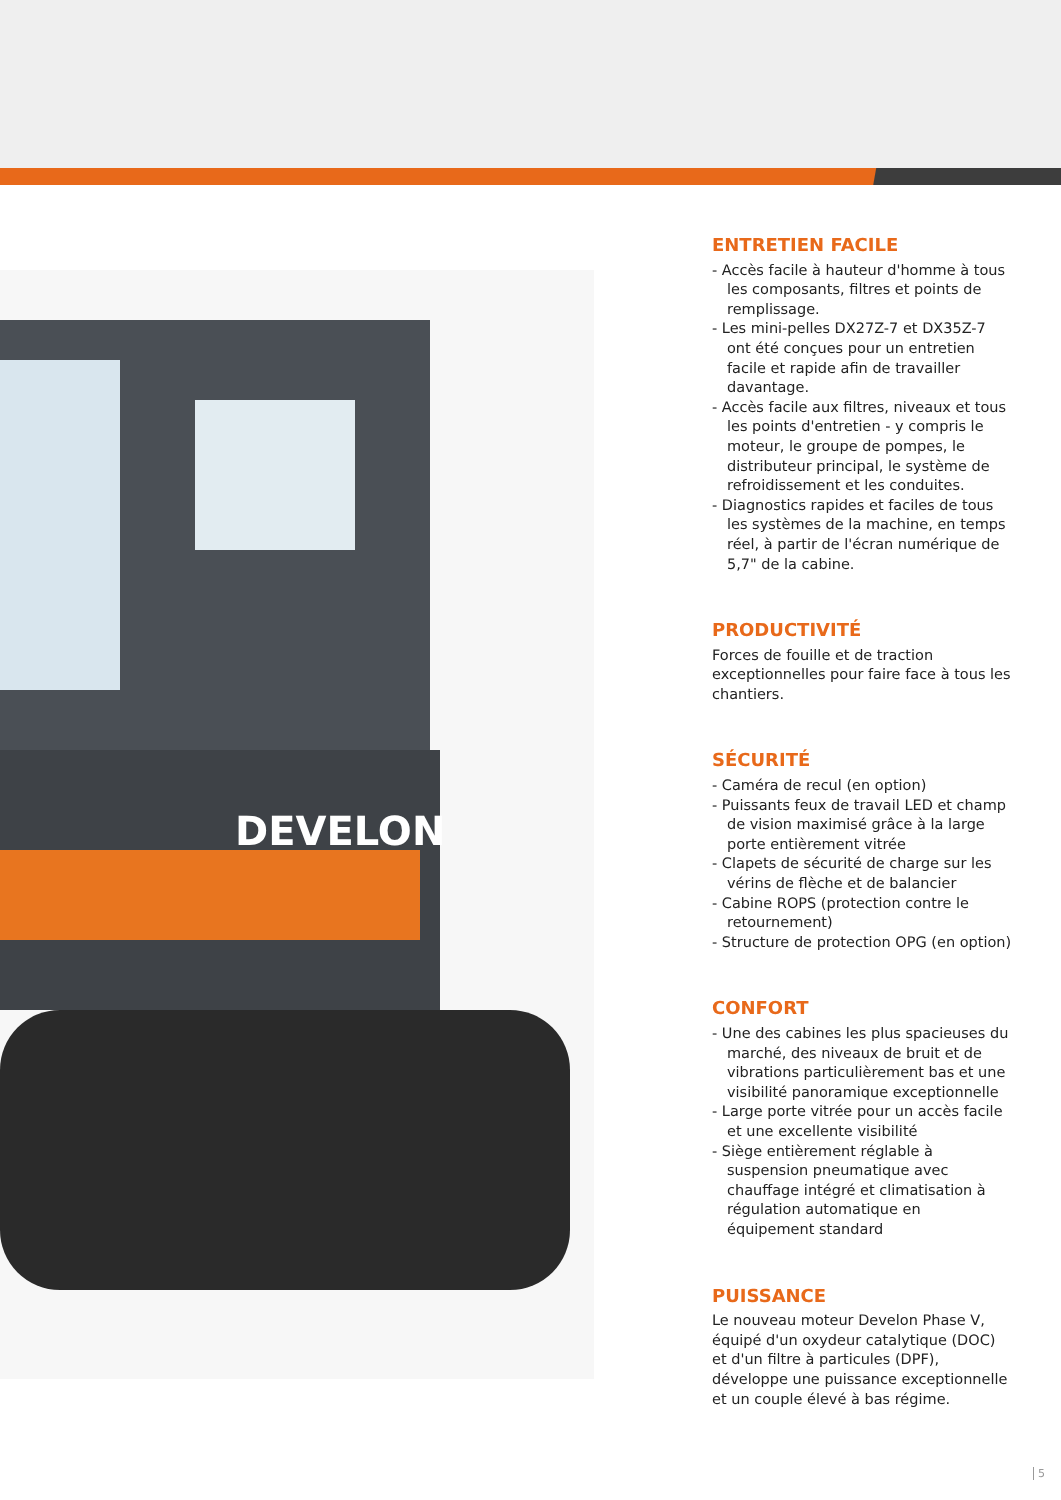DEVELON
ENTRETIEN FACILE
- Accès facile à hauteur d'homme à tous les composants, filtres et points de remplissage.
- Les mini-pelles DX27Z-7 et DX35Z-7 ont été conçues pour un entretien facile et rapide afin de travailler davantage.
- Accès facile aux filtres, niveaux et tous les points d'entretien - y compris le moteur, le groupe de pompes, le distributeur principal, le système de refroidissement et les conduites.
- Diagnostics rapides et faciles de tous les systèmes de la machine, en temps réel, à partir de l'écran numérique de 5,7" de la cabine.
PRODUCTIVITÉ
Forces de fouille et de traction exceptionnelles pour faire face à tous les chantiers.
SÉCURITÉ
- Caméra de recul (en option)
- Puissants feux de travail LED et champ de vision maximisé grâce à la large porte entièrement vitrée
- Clapets de sécurité de charge sur les vérins de flèche et de balancier
- Cabine ROPS (protection contre le retournement)
- Structure de protection OPG (en option)
CONFORT
- Une des cabines les plus spacieuses du marché, des niveaux de bruit et de vibrations particulièrement bas et une visibilité panoramique exceptionnelle
- Large porte vitrée pour un accès facile et une excellente visibilité
- Siège entièrement réglable à suspension pneumatique avec chauffage intégré et climatisation à régulation automatique en équipement standard
PUISSANCE
Le nouveau moteur Develon Phase V, équipé d'un oxydeur catalytique (DOC) et d'un filtre à particules (DPF), développe une puissance exceptionnelle et un couple élevé à bas régime.
5